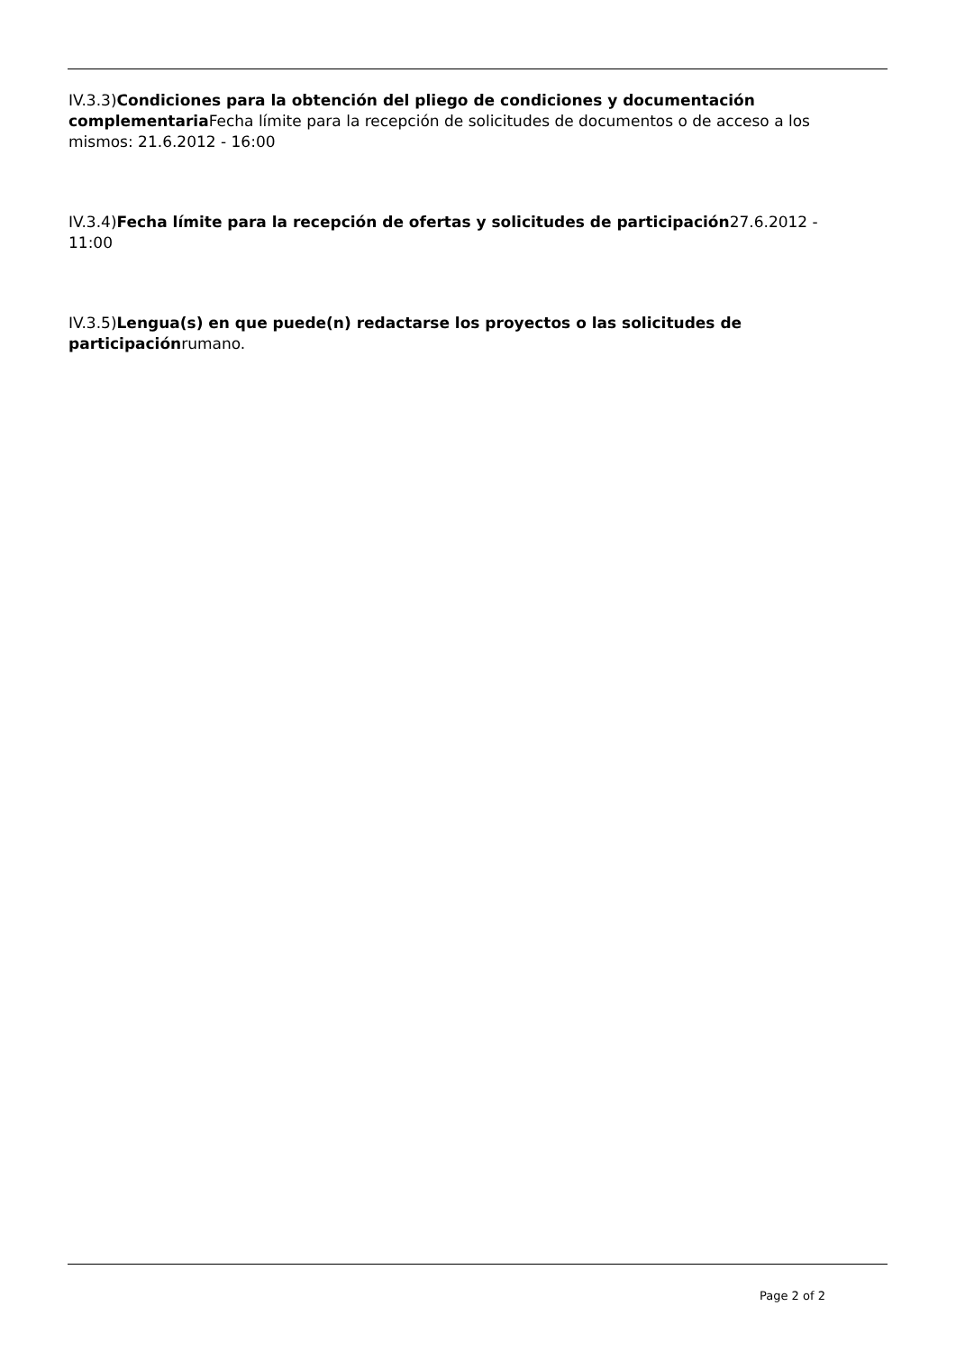IV.3.3)Condiciones para la obtención del pliego de condiciones y documentación complementaria Fecha límite para la recepción de solicitudes de documentos o de acceso a los mismos: 21.6.2012 - 16:00
IV.3.4)Fecha límite para la recepción de ofertas y solicitudes de participación27.6.2012 - 11:00
IV.3.5)Lengua(s) en que puede(n) redactarse los proyectos o las solicitudes de participaciónrumano.
Page 2 of 2